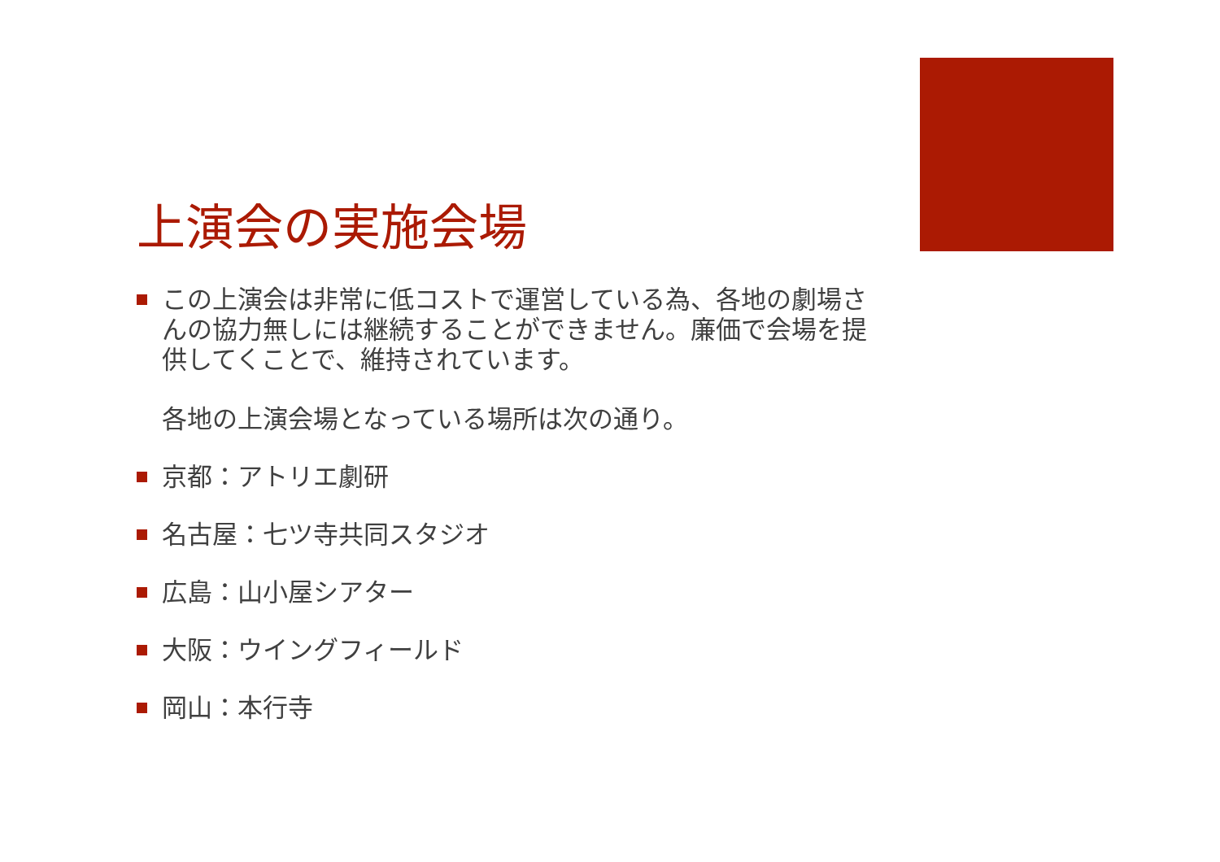上演会の実施会場
この上演会は非常に低コストで運営している為、各地の劇場さんの協力無しには継続することができません。廉価で会場を提供してくことで、維持されています。
各地の上演会場となっている場所は次の通り。
京都：アトリエ劇研
名古屋：七ツ寺共同スタジオ
広島：山小屋シアター
大阪：ウイングフィールド
岡山：本行寺